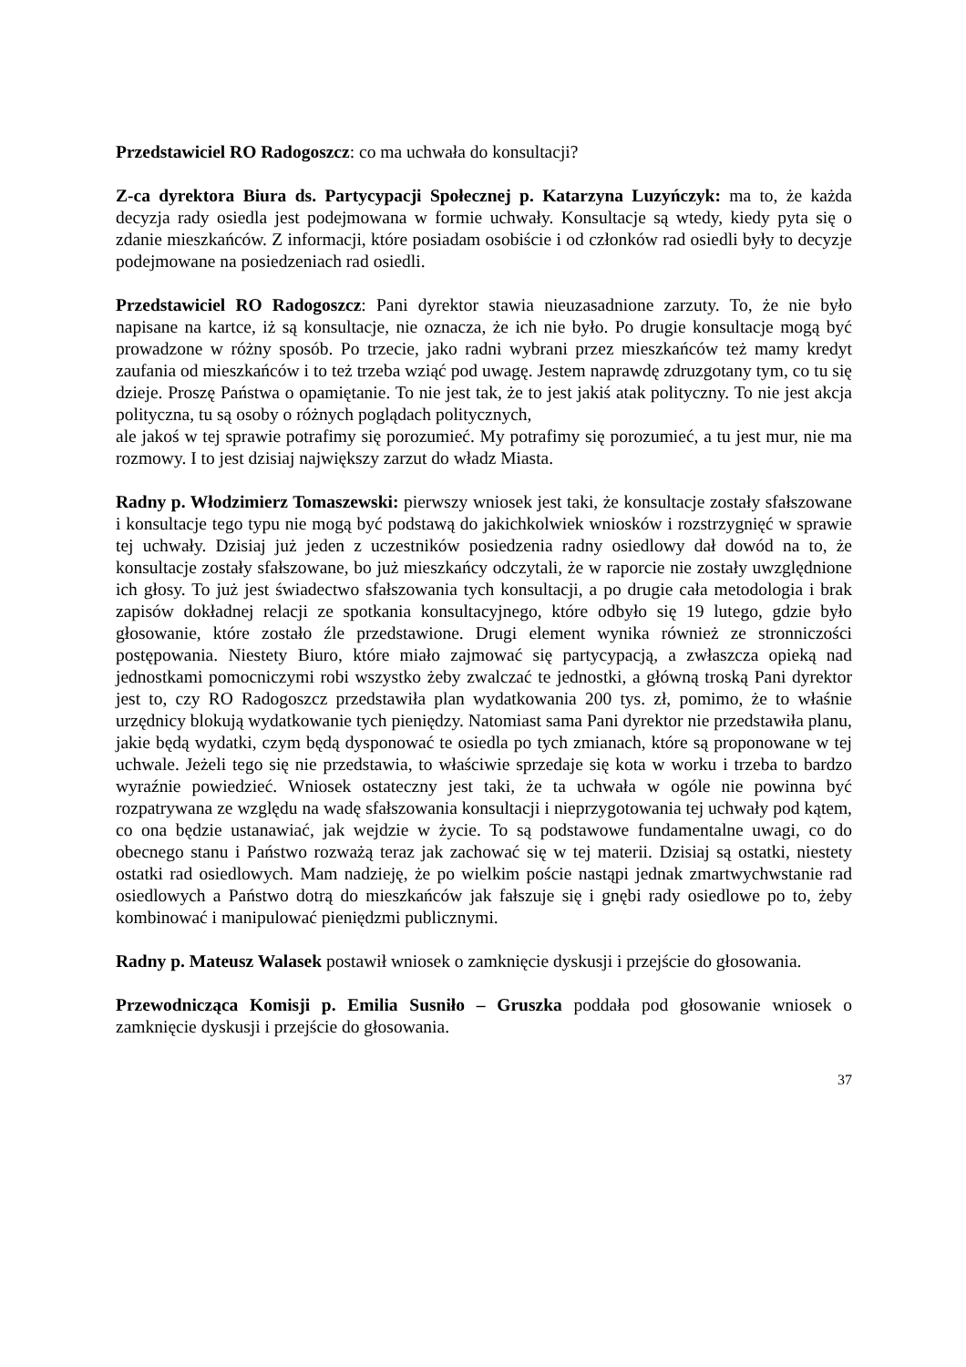Przedstawiciel RO Radogoszcz: co ma uchwała do konsultacji?
Z-ca dyrektora Biura ds. Partycypacji Społecznej p. Katarzyna Luzyńczyk: ma to, że każda decyzja rady osiedla jest podejmowana w formie uchwały. Konsultacje są wtedy, kiedy pyta się o zdanie mieszkańców. Z informacji, które posiadam osobiście i od członków rad osiedli były to decyzje podejmowane na posiedzeniach rad osiedli.
Przedstawiciel RO Radogoszcz: Pani dyrektor stawia nieuzasadnione zarzuty. To, że nie było napisane na kartce, iż są konsultacje, nie oznacza, że ich nie było. Po drugie konsultacje mogą być prowadzone w różny sposób. Po trzecie, jako radni wybrani przez mieszkańców też mamy kredyt zaufania od mieszkańców i to też trzeba wziąć pod uwagę. Jestem naprawdę zdruzgotany tym, co tu się dzieje. Proszę Państwa o opamiętanie. To nie jest tak, że to jest jakiś atak polityczny. To nie jest akcja polityczna, tu są osoby o różnych poglądach politycznych,
ale jakoś w tej sprawie potrafimy się porozumieć. My potrafimy się porozumieć, a tu jest mur, nie ma rozmowy. I to jest dzisiaj największy zarzut do władz Miasta.
Radny p. Włodzimierz Tomaszewski: pierwszy wniosek jest taki, że konsultacje zostały sfałszowane i konsultacje tego typu nie mogą być podstawą do jakichkolwiek wniosków i rozstrzygnięć w sprawie tej uchwały. Dzisiaj już jeden z uczestników posiedzenia radny osiedlowy dał dowód na to, że konsultacje zostały sfałszowane, bo już mieszkańcy odczytali, że w raporcie nie zostały uwzględnione ich głosy. To już jest świadectwo sfałszowania tych konsultacji, a po drugie cała metodologia i brak zapisów dokładnej relacji ze spotkania konsultacyjnego, które odbyło się 19 lutego, gdzie było głosowanie, które zostało źle przedstawione. Drugi element wynika również ze stronniczości postępowania. Niestety Biuro, które miało zajmować się partycypacją, a zwłaszcza opieką nad jednostkami pomocniczymi robi wszystko żeby zwalczać te jednostki, a główną troską Pani dyrektor jest to, czy RO Radogoszcz przedstawiła plan wydatkowania 200 tys. zł, pomimo, że to właśnie urzędnicy blokują wydatkowanie tych pieniędzy. Natomiast sama Pani dyrektor nie przedstawiła planu, jakie będą wydatki, czym będą dysponować te osiedla po tych zmianach, które są proponowane w tej uchwale. Jeżeli tego się nie przedstawia, to właściwie sprzedaje się kota w worku i trzeba to bardzo wyraźnie powiedzieć. Wniosek ostateczny jest taki, że ta uchwała w ogóle nie powinna być rozpatrywana ze względu na wadę sfałszowania konsultacji i nieprzygotowania tej uchwały pod kątem, co ona będzie ustanawiać, jak wejdzie w życie. To są podstawowe fundamentalne uwagi, co do obecnego stanu i Państwo rozważą teraz jak zachować się w tej materii. Dzisiaj są ostatki, niestety ostatki rad osiedlowych. Mam nadzieję, że po wielkim poście nastąpi jednak zmartwychwstanie rad osiedlowych a Państwo dotrą do mieszkańców jak fałszuje się i gnębi rady osiedlowe po to, żeby kombinować i manipulować pieniędzmi publicznymi.
Radny p. Mateusz Walasek postawił wniosek o zamknięcie dyskusji i przejście do głosowania.
Przewodnicząca Komisji p. Emilia Susniło – Gruszka poddała pod głosowanie wniosek o zamknięcie dyskusji i przejście do głosowania.
37